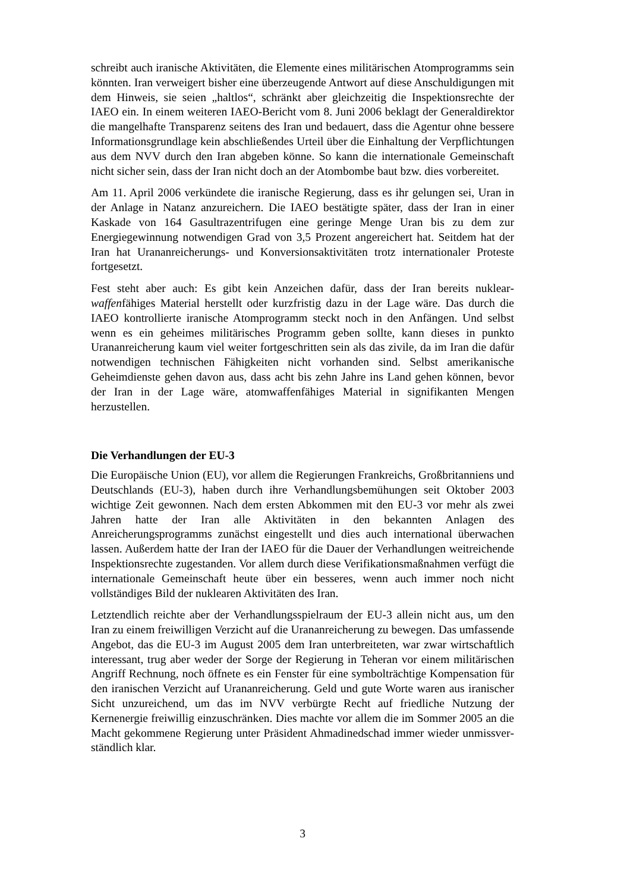schreibt auch iranische Aktivitäten, die Elemente eines militärischen Atom­programms sein könnten. Iran verweigert bisher eine überzeugende Antwort auf diese Anschuldigungen mit dem Hinweis, sie seien „haltlos“, schränkt aber gleichzeitig die Inspektionsrechte der IAEO ein. In einem weiteren IAEO-Bericht vom 8. Juni 2006 beklagt der Generaldirektor die mangelhafte Transparenz seitens des Iran und bedauert, dass die Agentur ohne bessere Informationsgrundlage kein abschließendes Urteil über die Einhaltung der Verpflichtungen aus dem NVV durch den Iran abgeben könne. So kann die internationale Gemeinschaft nicht sicher sein, dass der Iran nicht doch an der Atombombe baut bzw. dies vorbereitet.
Am 11. April 2006 verkündete die iranische Regierung, dass es ihr gelungen sei, Uran in der Anlage in Natanz anzureichern. Die IAEO bestätigte später, dass der Iran in einer Kaskade von 164 Gasultrazentrifugen eine geringe Menge Uran bis zu dem zur Energiegewinnung notwendigen Grad von 3,5 Prozent angereichert hat. Seitdem hat der Iran hat Urananreicherungs- und Konversionsaktivitäten trotz internationaler Proteste fortgesetzt.
Fest steht aber auch: Es gibt kein Anzeichen dafür, dass der Iran bereits nuklear­waffenfähiges Material herstellt oder kurzfristig dazu in der Lage wäre. Das durch die IAEO kontrollierte iranische Atomprogramm steckt noch in den Anfängen. Und selbst wenn es ein geheimes militärisches Programm geben sollte, kann dieses in punkto Urananreicherung kaum viel weiter fortgeschritten sein als das zivile, da im Iran die dafür notwendigen technischen Fähigkeiten nicht vorhanden sind. Selbst amerikanische Geheimdienste gehen davon aus, dass acht bis zehn Jahre ins Land gehen können, bevor der Iran in der Lage wäre, atomwaffenfähiges Material in signifikanten Mengen herzustellen.
Die Verhandlungen der EU-3
Die Europäische Union (EU), vor allem die Regierungen Frankreichs, Großbritan­niens und Deutschlands (EU-3), haben durch ihre Verhandlungsbemühungen seit Oktober 2003 wichtige Zeit gewonnen. Nach dem ersten Abkommen mit den EU-3 vor mehr als zwei Jahren hatte der Iran alle Aktivitäten in den bekannten An­lagen des Anreicherungsprogramms zunächst eingestellt und dies auch inter­national überwachen lassen. Außerdem hatte der Iran der IAEO für die Dauer der Verhandlungen weitreichende Inspektionsrechte zugestanden. Vor allem durch diese Verifikationsmaßnahmen verfügt die internationale Gemeinschaft heute über ein besseres, wenn auch immer noch nicht vollständiges Bild der nuklearen Aktivitäten des Iran.
Letztendlich reichte aber der Verhandlungsspielraum der EU-3 allein nicht aus, um den Iran zu einem freiwilligen Verzicht auf die Urananreicherung zu bewegen. Das umfassende Angebot, das die EU-3 im August 2005 dem Iran unterbreiteten, war zwar wirtschaftlich interessant, trug aber weder der Sorge der Regierung in Teheran vor einem militärischen Angriff Rechnung, noch öffnete es ein Fenster für eine symbolträchtige Kompensation für den iranischen Verzicht auf Uran­anreicherung. Geld und gute Worte waren aus iranischer Sicht unzureichend, um das im NVV verbürgte Recht auf friedliche Nutzung der Kernenergie freiwillig einzuschränken. Dies machte vor allem die im Sommer 2005 an die Macht gekom­mene Regierung unter Präsident Ahmadinedschad immer wieder unmissver­ständlich klar.
3